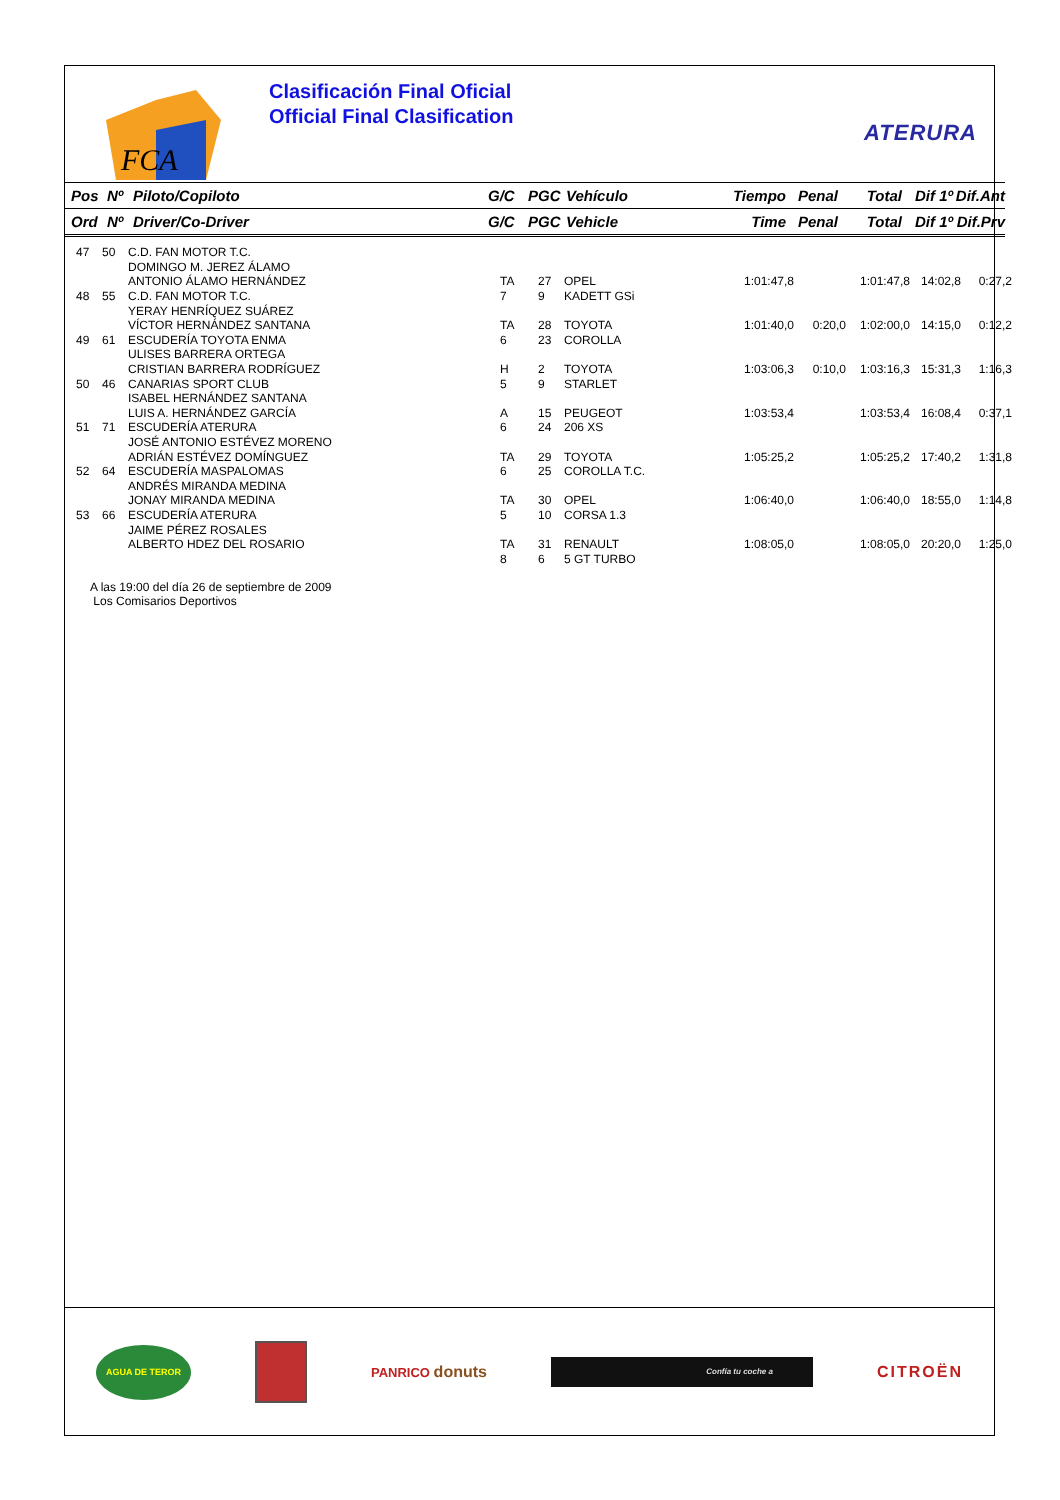FCA
Clasificación Final Oficial
Official Final Clasification
ATERURA
| | Pos | Nº | Piloto/Copiloto | G/C | PGC | Vehículo | Tiempo | Penal | Total | Dif 1º | Dif.Ant | |
| | Ord | Nº | Driver/Co-Driver | G/C | PGC | Vehicle | Time | Penal | Total | Dif 1º | Dif.Prv | |
| | 47 | 50 | C.D. FAN MOTOR T.C. | | | | | | | | | |
| | | | DOMINGO M. JEREZ ÁLAMO | | | | | | | | | |
| | | | ANTONIO ÁLAMO HERNÁNDEZ | TA | 27 | OPEL | 1:01:47,8 | | 1:01:47,8 | 14:02,8 | 0:27,2 | |
| | 48 | 55 | C.D. FAN MOTOR T.C. | 7 | 9 | KADETT GSi | | | | | | |
| | | | YERAY HENRÍQUEZ SUÁREZ | | | | | | | | | |
| | | | VÍCTOR HERNÁNDEZ SANTANA | TA | 28 | TOYOTA | 1:01:40,0 | 0:20,0 | 1:02:00,0 | 14:15,0 | 0:12,2 | |
| | 49 | 61 | ESCUDERÍA TOYOTA ENMA | 6 | 23 | COROLLA | | | | | | |
| | | | ULISES BARRERA ORTEGA | | | | | | | | | |
| | | | CRISTIAN BARRERA RODRÍGUEZ | H | 2 | TOYOTA | 1:03:06,3 | 0:10,0 | 1:03:16,3 | 15:31,3 | 1:16,3 | |
| | 50 | 46 | CANARIAS SPORT CLUB | 5 | 9 | STARLET | | | | | | |
| | | | ISABEL HERNÁNDEZ SANTANA | | | | | | | | | |
| | | | LUIS A. HERNÁNDEZ GARCÍA | A | 15 | PEUGEOT | 1:03:53,4 | | 1:03:53,4 | 16:08,4 | 0:37,1 | |
| | 51 | 71 | ESCUDERÍA ATERURA | 6 | 24 | 206 XS | | | | | | |
| | | | JOSÉ ANTONIO ESTÉVEZ MORENO | | | | | | | | | |
| | | | ADRIÁN ESTÉVEZ DOMÍNGUEZ | TA | 29 | TOYOTA | 1:05:25,2 | | 1:05:25,2 | 17:40,2 | 1:31,8 | |
| | 52 | 64 | ESCUDERÍA MASPALOMAS | 6 | 25 | COROLLA T.C. | | | | | | |
| | | | ANDRÉS MIRANDA MEDINA | | | | | | | | | |
| | | | JONAY MIRANDA MEDINA | TA | 30 | OPEL | 1:06:40,0 | | 1:06:40,0 | 18:55,0 | 1:14,8 | |
| | 53 | 66 | ESCUDERÍA ATERURA | 5 | 10 | CORSA 1.3 | | | | | | |
| | | | JAIME PÉREZ ROSALES | | | | | | | | | |
| | | | ALBERTO HDEZ DEL ROSARIO | TA | 31 | RENAULT | 1:08:05,0 | | 1:08:05,0 | 20:20,0 | 1:25,0 | |
| | | | | 8 | 6 | 5 GT TURBO | | | | | | |
A las 19:00 del día 26 de septiembre de 2009
Los Comisarios Deportivos
AGUA DE TEROR
PANRICO donuts
Confía tu coche a
CITROËN